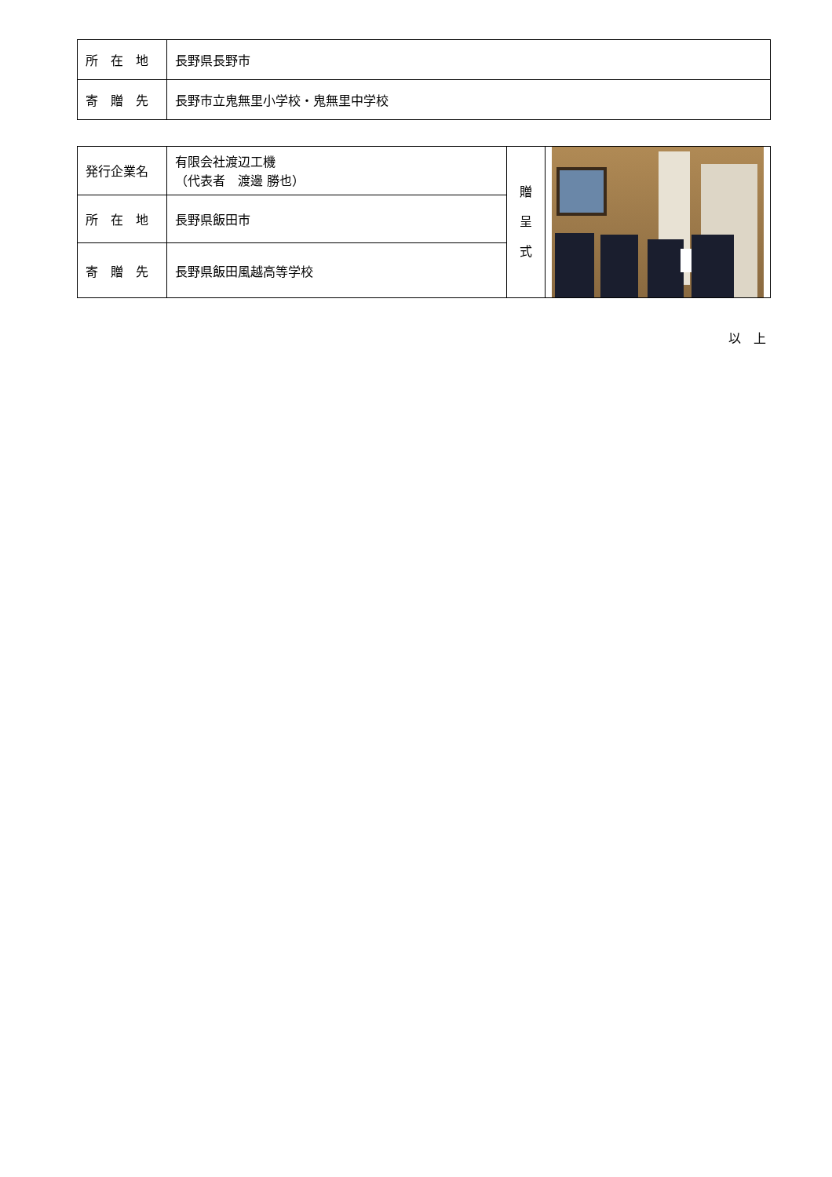| 所 在 地 | 長野県長野市 |
| 寄 贈 先 | 長野市立鬼無里小学校・鬼無里中学校 |
| 発行企業名 | 有限会社渡辺工機 （代表者 渡邊 勝也） | 贈 呈 式 | |
| 所 在 地 | 長野県飯田市 | | |
| 寄 贈 先 | 長野県飯田風越高等学校 | | |
以　上